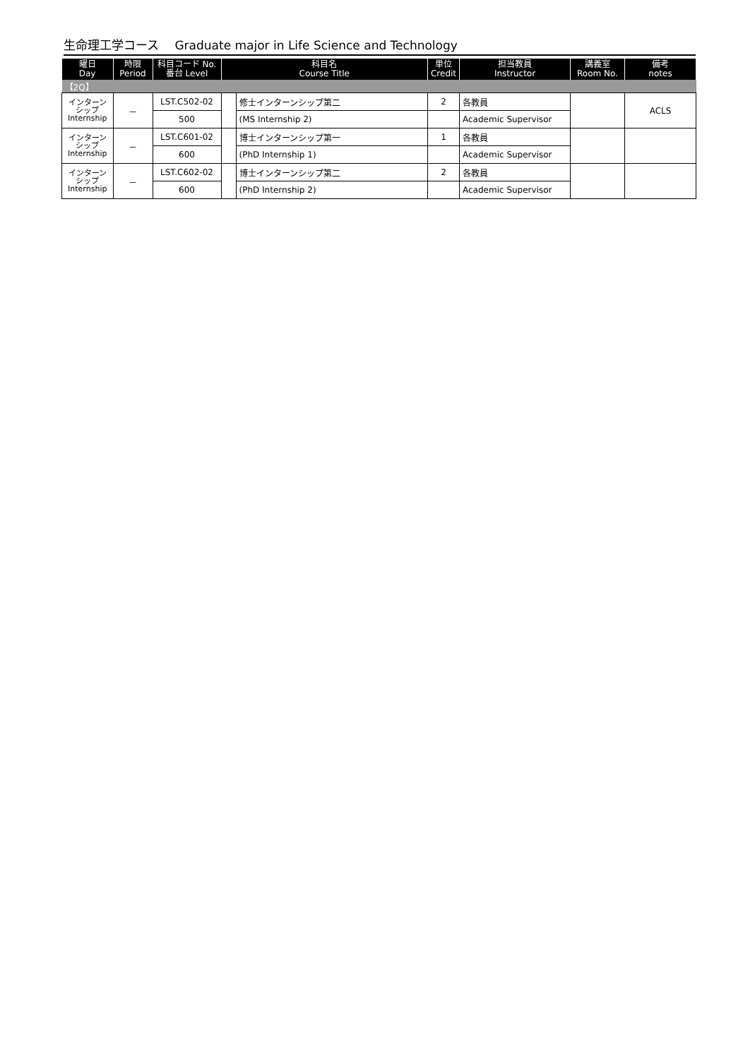生命理工学コース　 Graduate major in Life Science and Technology
| 曜日 Day | 時限 Period | 科目コード No. 番台 Level | 科目名 Course Title | | 単位 Credit | 担当教員 Instructor | 講義室 Room No. | 備考 notes |
| --- | --- | --- | --- | --- | --- | --- | --- | --- |
| 【2Q】 | | | | | | | | |
| インターン シップ Internship | － | LST.C502-02 | | 修士インターンシップ第二 | 2 | 各教員 | | ACLS |
| | | 500 | | (MS Internship 2) | | Academic Supervisor | | |
| インターン シップ Internship | － | LST.C601-02 | | 博士インターンシップ第一 | 1 | 各教員 | | |
| | | 600 | | (PhD Internship 1) | | Academic Supervisor | | |
| インターン シップ Internship | － | LST.C602-02 | | 博士インターンシップ第二 | 2 | 各教員 | | |
| | | 600 | | (PhD Internship 2) | | Academic Supervisor | | |